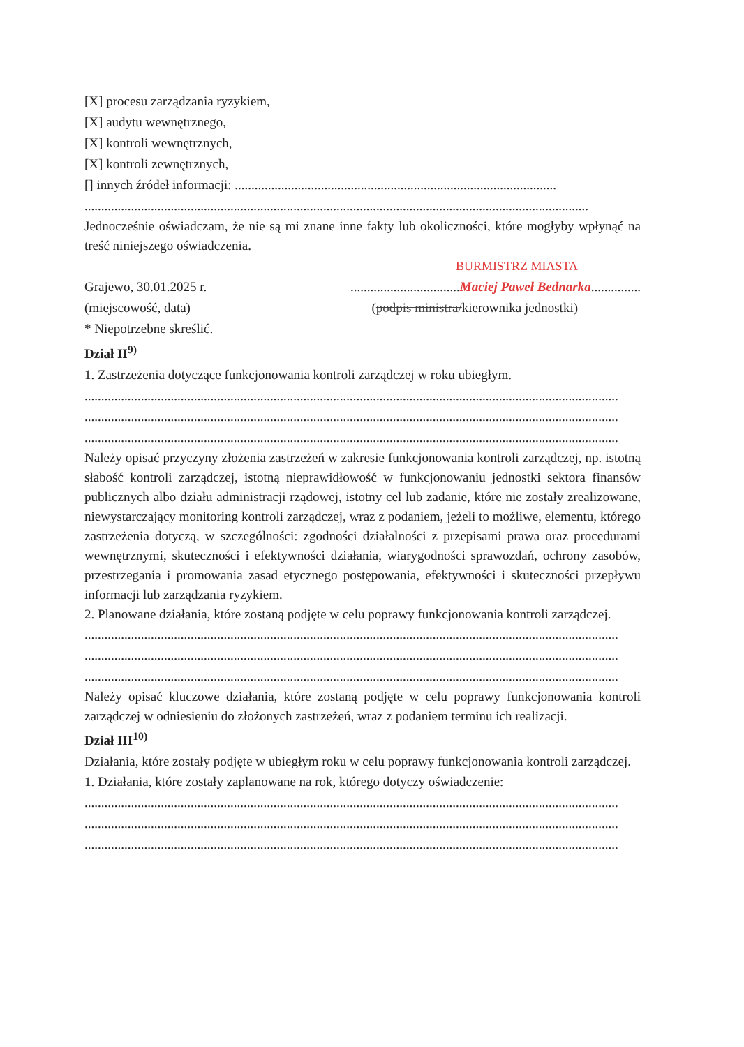[X] procesu zarządzania ryzykiem,
[X] audytu wewnętrznego,
[X] kontroli wewnętrznych,
[X] kontroli zewnętrznych,
[] innych źródeł informacji: .................................................................................................
........................................................................................................................................................
Jednocześnie oświadczam, że nie są mi znane inne fakty lub okoliczności, które mogłyby wpłynąć na treść niniejszego oświadczenia.
BURMISTRZ MIASTA
Grajewo, 30.01.2025 r..................................Maciej Paweł Bednarka...............
(miejscowość, data) (podpis ministra/kierownika jednostki)
* Niepotrzebne skreślić.
Dział II<sup>9)</sup>
1. Zastrzeżenia dotyczące funkcjonowania kontroli zarządczej w roku ubiegłym.
.................................................................................................................................................................
.................................................................................................................................................................
.................................................................................................................................................................
Należy opisać przyczyny złożenia zastrzeżeń w zakresie funkcjonowania kontroli zarządczej, np. istotną słabość kontroli zarządczej, istotną nieprawidłowość w funkcjonowaniu jednostki sektora finansów publicznych albo działu administracji rządowej, istotny cel lub zadanie, które nie zostały zrealizowane, niewystarczający monitoring kontroli zarządczej, wraz z podaniem, jeżeli to możliwe, elementu, którego zastrzeżenia dotyczą, w szczególności: zgodności działalności z przepisami prawa oraz procedurami wewnętrznymi, skuteczności i efektywności działania, wiarygodności sprawozdań, ochrony zasobów, przestrzegania i promowania zasad etycznego postępowania, efektywności i skuteczności przepływu informacji lub zarządzania ryzykiem.
2. Planowane działania, które zostaną podjęte w celu poprawy funkcjonowania kontroli zarządczej.
.................................................................................................................................................................
.................................................................................................................................................................
.................................................................................................................................................................
Należy opisać kluczowe działania, które zostaną podjęte w celu poprawy funkcjonowania kontroli zarządczej w odniesieniu do złożonych zastrzeżeń, wraz z podaniem terminu ich realizacji.
Dział III<sup>10)</sup>
Działania, które zostały podjęte w ubiegłym roku w celu poprawy funkcjonowania kontroli zarządczej.
1. Działania, które zostały zaplanowane na rok, którego dotyczy oświadczenie:
.................................................................................................................................................................
.................................................................................................................................................................
.................................................................................................................................................................